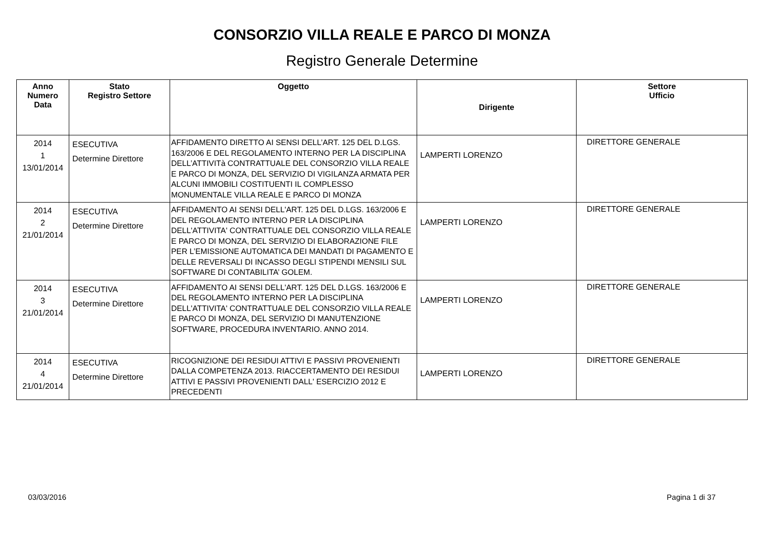CONSORZIO VILLA REALE E PARCO DI MONZA
Registro Generale Determine
| Anno Numero Data | Stato Registro Settore | Oggetto | Dirigente | Settore Ufficio |
| --- | --- | --- | --- | --- |
| 2014 1 13/01/2014 | ESECUTIVA Determine Direttore | AFFIDAMENTO DIRETTO AI SENSI DELL’ART. 125 DEL D.LGS. 163/2006 E DEL REGOLAMENTO INTERNO PER LA DISCIPLINA DELL’ATTIVITà CONTRATTUALE DEL CONSORZIO VILLA REALE E PARCO DI MONZA, DEL SERVIZIO DI VIGILANZA ARMATA PER ALCUNI IMMOBILI COSTITUENTI IL COMPLESSO MONUMENTALE VILLA REALE E PARCO DI MONZA | LAMPERTI LORENZO | DIRETTORE GENERALE |
| 2014 2 21/01/2014 | ESECUTIVA Determine Direttore | AFFIDAMENTO AI SENSI DELL'ART. 125 DEL D.LGS. 163/2006 E DEL REGOLAMENTO INTERNO PER LA DISCIPLINA DELL'ATTIVITA' CONTRATTUALE DEL CONSORZIO VILLA REALE E PARCO DI MONZA, DEL SERVIZIO DI ELABORAZIONE FILE PER L’EMISSIONE AUTOMATICA DEI MANDATI DI PAGAMENTO E DELLE REVERSALI DI INCASSO DEGLI STIPENDI MENSILI SUL SOFTWARE DI CONTABILITA’ GOLEM. | LAMPERTI LORENZO | DIRETTORE GENERALE |
| 2014 3 21/01/2014 | ESECUTIVA Determine Direttore | AFFIDAMENTO AI SENSI DELL'ART. 125 DEL D.LGS. 163/2006 E DEL REGOLAMENTO INTERNO PER LA DISCIPLINA DELL'ATTIVITA' CONTRATTUALE DEL CONSORZIO VILLA REALE E PARCO DI MONZA, DEL SERVIZIO DI MANUTENZIONE SOFTWARE, PROCEDURA INVENTARIO. ANNO 2014. | LAMPERTI LORENZO | DIRETTORE GENERALE |
| 2014 4 21/01/2014 | ESECUTIVA Determine Direttore | RICOGNIZIONE DEI RESIDUI ATTIVI E PASSIVI PROVENIENTI DALLA COMPETENZA 2013. RIACCERTAMENTO DEI RESIDUI ATTIVI E PASSIVI PROVENIENTI DALL' ESERCIZIO 2012 E PRECEDENTI | LAMPERTI LORENZO | DIRETTORE GENERALE |
03/03/2016 Pagina 1 di 37